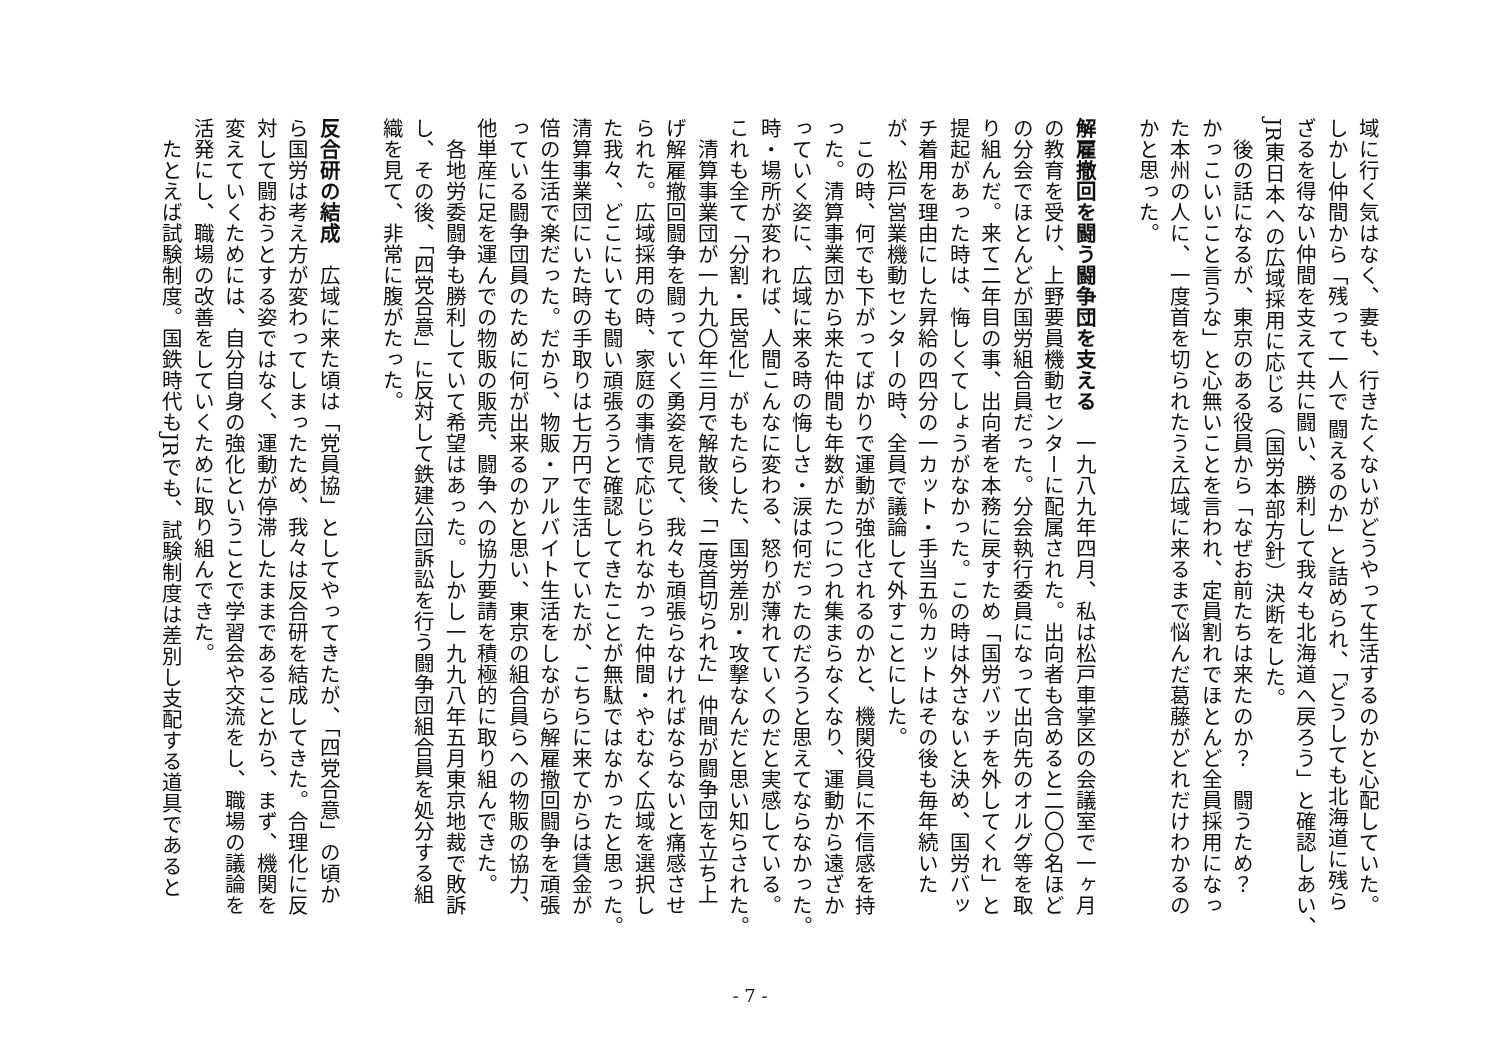域に行く気はなく、妻も、行きたくないがどうやって生活するのかと心配していた。
しかし仲間から「残って一人で 闘えるのか」と詰められ、「どうしても北海道に残ら
ざるを得ない仲間を支えて共に闘い、勝利して我々も北海道へ戻ろう」と確認しあい、
JR東日本への広域採用に応じる（国労本部方針）決断をした。
　後の話になるが、東京のある役員から「なぜお前たちは来たのか？　闘うため？
かっこいいこと言うな」と心無いことを言われ、定員割れでほとんど全員採用になっ
た本州の人に、一度首を切られたうえ広域に来るまで悩んだ葛藤がどれだけわかるの
かと思った。
​
解雇撤回を闘う闘争団を支える　一九八九年四月、私は松戸車掌区の会議室で一ヶ月
の教育を受け、上野要員機動センターに配属された。出向者も含めると二〇〇名ほど
の分会でほとんどが国労組合員だった。分会執行委員になって出向先のオルグ等を取
り組んだ。来て二年目の事、出向者を本務に戻すため「国労バッチを外してくれ」と
提起があった時は、悔しくてしょうがなかった。この時は外さないと決め、国労バッ
チ着用を理由にした昇給の四分の一カット・手当五％カットはその後も毎年続いた
が、松戸営業機動センターの時、全員で議論して外すことにした。
　この時、何でも下がってばかりで運動が強化されるのかと、機関役員に不信感を持
った。清算事業団から来た仲間も年数がたつにつれ集まらなくなり、運動から遠ざか
っていく姿に、広域に来る時の悔しさ・涙は何だったのだろうと思えてならなかった。
時・場所が変われば、人間こんなに変わる、怒りが薄れていくのだと実感している。
これも全て「分割・民営化」がもたらした、国労差別・攻撃なんだと思い知らされた。
　清算事業団が一九九〇年三月で解散後、「二度首切られた」仲間が闘争団を立ち上
げ解雇撤回闘争を闘っていく勇姿を見て、我々も頑張らなければならないと痛感させ
られた。広域採用の時、家庭の事情で応じられなかった仲間・やむなく広域を選択し
た我々、どこにいても闘い頑張ろうと確認してきたことが無駄ではなかったと思った。
清算事業団にいた時の手取りは七万円で生活していたが、こちらに来てからは賃金が
倍の生活で楽だった。だから、物販・アルバイト生活をしながら解雇撤回闘争を頑張
っている闘争団員のために何が出来るのかと思い、東京の組合員らへの物販の協力、
他単産に足を運んでの物販の販売、闘争への協力要請を積極的に取り組んできた。
　各地労委闘争も勝利していて希望はあった。しかし一九九八年五月東京地裁で敗訴
し、その後、「四党合意」に反対して鉄建公団訴訟を行う闘争団組合員を処分する組
織を見て、非常に腹がたった。
​
反合研の結成　広域に来た頃は「党員協」としてやってきたが、「四党合意」の頃か
ら国労は考え方が変わってしまったため、我々は反合研を結成してきた。合理化に反
対して闘おうとする姿ではなく、運動が停滞したままであることから、まず、機関を
変えていくためには、自分自身の強化ということで学習会や交流をし、職場の議論を
活発にし、職場の改善をしていくために取り組んできた。
　たとえば試験制度。国鉄時代もJRでも、試験制度は差別し支配する道具であると
- 7 -